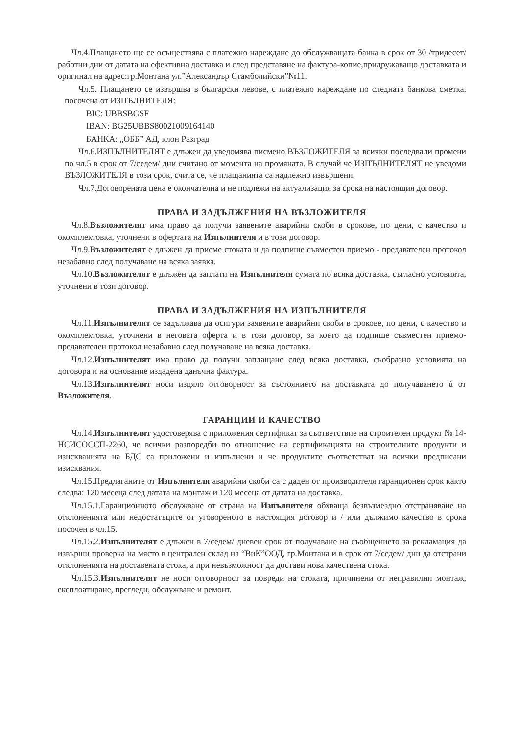Чл.4.Плащането ще се осъществява с платежно нареждане до обслужващата банка в срок от 30 /тридесет/ работни дни от датата на ефективна доставка и след представяне на фактура-копие,придружаващо доставката и оригинал на адрес:гр.Монтана ул.”Александър Стамболийски”№11.
Чл.5. Плащането се извършва в български левове, с платежно нареждане по следната банкова сметка, посочена от ИЗПЪЛНИТЕЛЯ:
BIC: UBBSBGSF
IBAN: BG25UBBS80021009164140
БАНКА: „ОББ” АД, клон Разград
Чл.6.ИЗПЪЛНИТЕЛЯТ е длъжен да уведомява писмено ВЪЗЛОЖИТЕЛЯ за всички последвали промени по чл.5 в срок от 7/седем/ дни считано от момента на промяната. В случай че ИЗПЪЛНИТЕЛЯТ не уведоми ВЪЗЛОЖИТЕЛЯ в този срок, счита се, че плащанията са надлежно извършени.
Чл.7.Договорената цена е окончателна и не подлежи на актуализация за срока на настоящия договор.
ПРАВА И ЗАДЪЛЖЕНИЯ НА ВЪЗЛОЖИТЕЛЯ
Чл.8.Възложителят има право да получи заявените аварийни скоби в срокове, по цени, с качество и окомплектовка, уточнени в офертата на Изпълнителя и в този договор.
Чл.9.Възложителят е длъжен да приеме стоката и да подпише съвместен приемо - предавателен протокол незабавно след получаване на всяка заявка.
Чл.10.Възложителят е длъжен да заплати на Изпълнителя сумата по всяка доставка, съгласно условията, уточнени в този договор.
ПРАВА И ЗАДЪЛЖЕНИЯ НА ИЗПЪЛНИТЕЛЯ
Чл.11.Изпълнителят се задължава да осигури заявените аварийни скоби в срокове, по цени, с качество и окомплектовка, уточнени в неговата оферта и в този договор, за което да подпише съвместен приемо-предавателен протокол незабавно след получаване на всяка доставка.
Чл.12.Изпълнителят има право да получи заплащане след всяка доставка, съобразно условията на договора и на основание издадена данъчна фактура.
Чл.13.Изпълнителят носи изцяло отговорност за състоянието на доставката до получаването ú от Възложителя.
ГАРАНЦИИ И КАЧЕСТВО
Чл.14.Изпълнителят удостоверява с приложения сертификат за съответствие на строителен продукт № 14-НСИСОССП-2260, че всички разпоредби по отношение на сертификацията на строителните продукти и изискванията на БДС са приложени и изпълнени и че продуктите съответстват на всички предписани изисквания.
Чл.15.Предлаганите от Изпълнителя аварийни скоби са с даден от производителя гаранционен срок както следва: 120 месеца след датата на монтаж и 120 месеца от датата на доставка.
Чл.15.1.Гаранционното обслужване от страна на Изпълнителя обхваща безвъзмездно отстраняване на отклоненията или недостатъците от уговореното в настоящия договор и / или дължимо качество в срока посочен в чл.15.
Чл.15.2.Изпълнителят е длъжен в 7/седем/ дневен срок от получаване на съобщението за рекламация да извърши проверка на място в централен склад на “ВиК”ООД, гр.Монтана и в срок от 7/седем/ дни да отстрани отклоненията на доставената стока, а при невъзможност да достави нова качествена стока.
Чл.15.3.Изпълнителят не носи отговорност за повреди на стоката, причинени от неправилни монтаж, експлоатиране, прегледи, обслужване и ремонт.